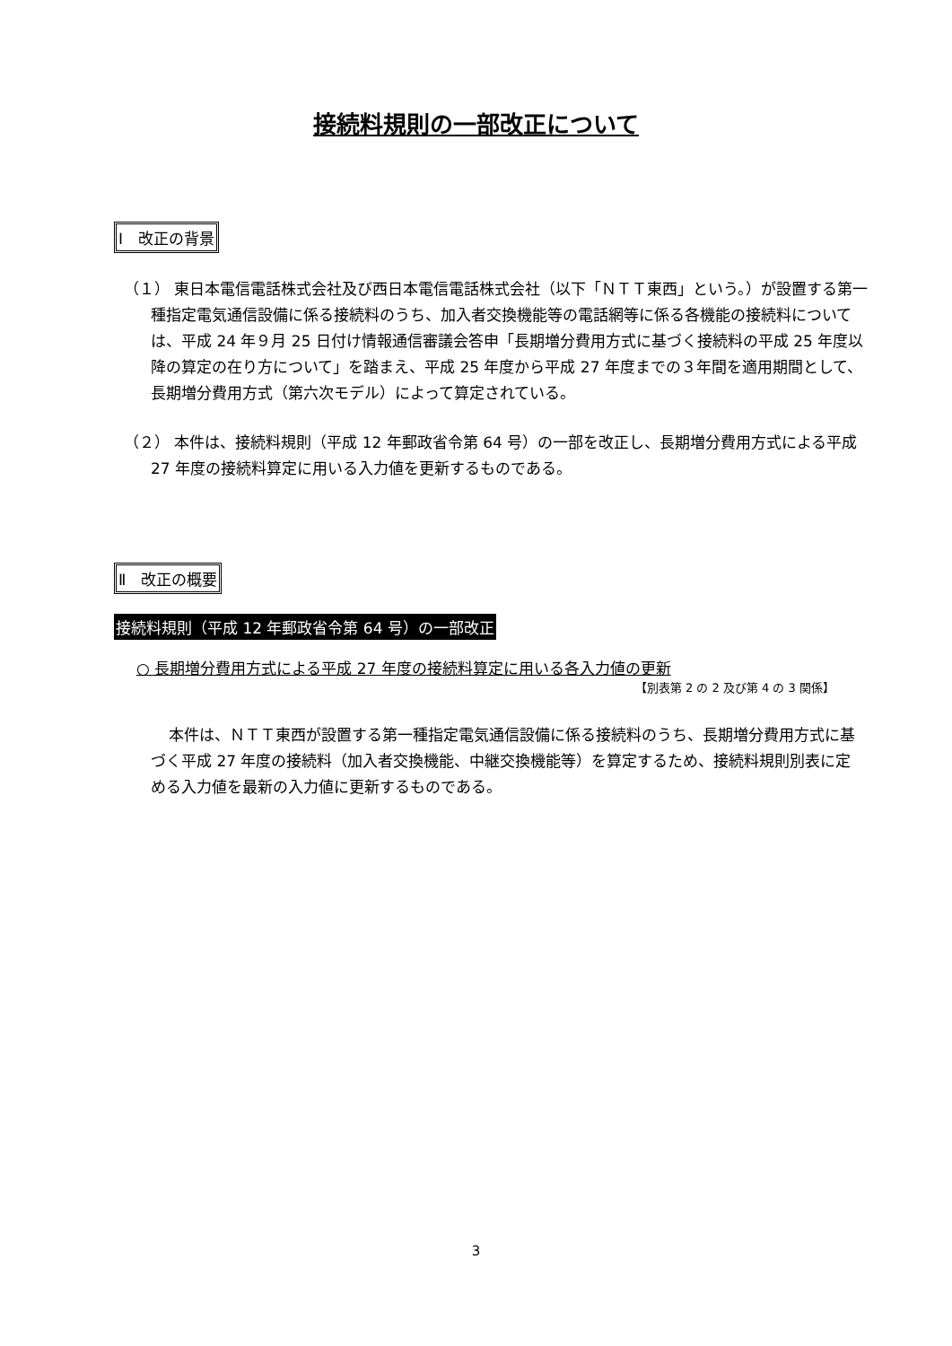接続料規則の一部改正について
Ⅰ　改正の背景
（１） 東日本電信電話株式会社及び西日本電信電話株式会社（以下「ＮＴＴ東西」という。）が設置する第一種指定電気通信設備に係る接続料のうち、加入者交換機能等の電話網等に係る各機能の接続料については、平成 24 年９月 25 日付け情報通信審議会答申「長期増分費用方式に基づく接続料の平成 25 年度以降の算定の在り方について」を踏まえ、平成 25 年度から平成 27 年度までの３年間を適用期間として、長期増分費用方式（第六次モデル）によって算定されている。
（２） 本件は、接続料規則（平成 12 年郵政省令第 64 号）の一部を改正し、長期増分費用方式による平成 27 年度の接続料算定に用いる入力値を更新するものである。
Ⅱ　改正の概要
接続料規則（平成 12 年郵政省令第 64 号）の一部改正
○ 長期増分費用方式による平成 27 年度の接続料算定に用いる各入力値の更新
【別表第 2 の 2 及び第 4 の 3 関係】
本件は、ＮＴＴ東西が設置する第一種指定電気通信設備に係る接続料のうち、長期増分費用方式に基づく平成 27 年度の接続料（加入者交換機能、中継交換機能等）を算定するため、接続料規則別表に定める入力値を最新の入力値に更新するものである。
3